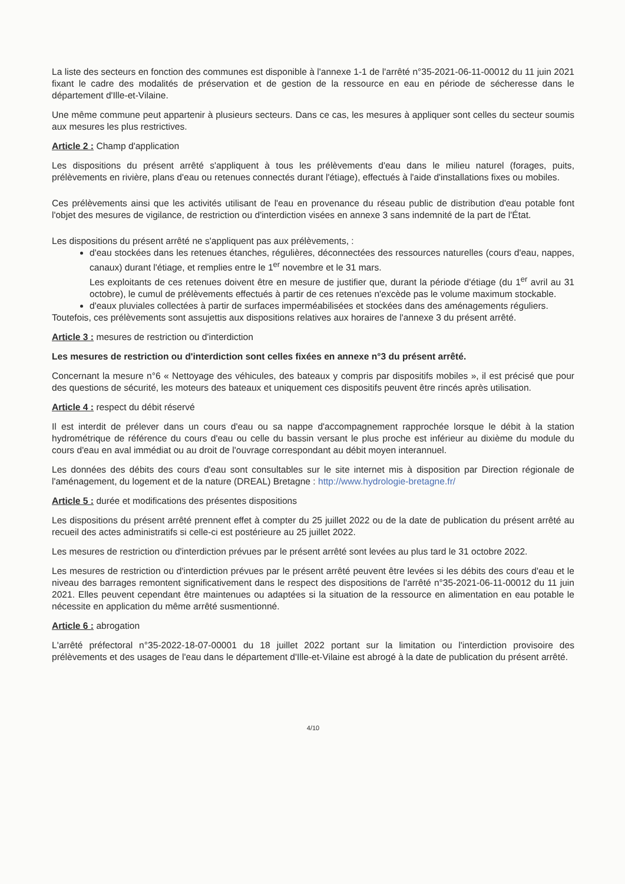La liste des secteurs en fonction des communes est disponible à l'annexe 1-1 de l'arrêté n°35-2021-06-11-00012 du 11 juin 2021 fixant le cadre des modalités de préservation et de gestion de la ressource en eau en période de sécheresse dans le département d'Ille-et-Vilaine.
Une même commune peut appartenir à plusieurs secteurs. Dans ce cas, les mesures à appliquer sont celles du secteur soumis aux mesures les plus restrictives.
Article 2 : Champ d'application
Les dispositions du présent arrêté s'appliquent à tous les prélèvements d'eau dans le milieu naturel (forages, puits, prélèvements en rivière, plans d'eau ou retenues connectés durant l'étiage), effectués à l'aide d'installations fixes ou mobiles.
Ces prélèvements ainsi que les activités utilisant de l'eau en provenance du réseau public de distribution d'eau potable font l'objet des mesures de vigilance, de restriction ou d'interdiction visées en annexe 3 sans indemnité de la part de l'État.
Les dispositions du présent arrêté ne s'appliquent pas aux prélèvements, :
d'eau stockées dans les retenues étanches, régulières, déconnectées des ressources naturelles (cours d'eau, nappes, canaux) durant l'étiage, et remplies entre le 1<sup>er</sup> novembre et le 31 mars.
Les exploitants de ces retenues doivent être en mesure de justifier que, durant la période d'étiage (du 1<sup>er</sup> avril au 31 octobre), le cumul de prélèvements effectués à partir de ces retenues n'excède pas le volume maximum stockable.
d'eaux pluviales collectées à partir de surfaces imperméabilisées et stockées dans des aménagements réguliers.
Toutefois, ces prélèvements sont assujettis aux dispositions relatives aux horaires de l'annexe 3 du présent arrêté.
Article 3 : mesures de restriction ou d'interdiction
Les mesures de restriction ou d'interdiction sont celles fixées en annexe n°3 du présent arrêté.
Concernant la mesure n°6 « Nettoyage des véhicules, des bateaux y compris par dispositifs mobiles », il est précisé que pour des questions de sécurité, les moteurs des bateaux et uniquement ces dispositifs peuvent être rincés après utilisation.
Article 4 : respect du débit réservé
Il est interdit de prélever dans un cours d'eau ou sa nappe d'accompagnement rapprochée lorsque le débit à la station hydrométrique de référence du cours d'eau ou celle du bassin versant le plus proche est inférieur au dixième du module du cours d'eau en aval immédiat ou au droit de l'ouvrage correspondant au débit moyen interannuel.
Les données des débits des cours d'eau sont consultables sur le site internet mis à disposition par Direction régionale de l'aménagement, du logement et de la nature (DREAL) Bretagne : http://www.hydrologie-bretagne.fr/
Article 5 : durée et modifications des présentes dispositions
Les dispositions du présent arrêté prennent effet à compter du 25 juillet 2022 ou de la date de publication du présent arrêté au recueil des actes administratifs si celle-ci est postérieure au 25 juillet 2022.
Les mesures de restriction ou d'interdiction prévues par le présent arrêté sont levées au plus tard le 31 octobre 2022.
Les mesures de restriction ou d'interdiction prévues par le présent arrêté peuvent être levées si les débits des cours d'eau et le niveau des barrages remontent significativement dans le respect des dispositions de l'arrêté n°35-2021-06-11-00012 du 11 juin 2021. Elles peuvent cependant être maintenues ou adaptées si la situation de la ressource en alimentation en eau potable le nécessite en application du même arrêté susmentionné.
Article 6 : abrogation
L'arrêté préfectoral n°35-2022-18-07-00001 du 18 juillet 2022 portant sur la limitation ou l'interdiction provisoire des prélèvements et des usages de l'eau dans le département d'Ille-et-Vilaine est abrogé à la date de publication du présent arrêté.
4/10